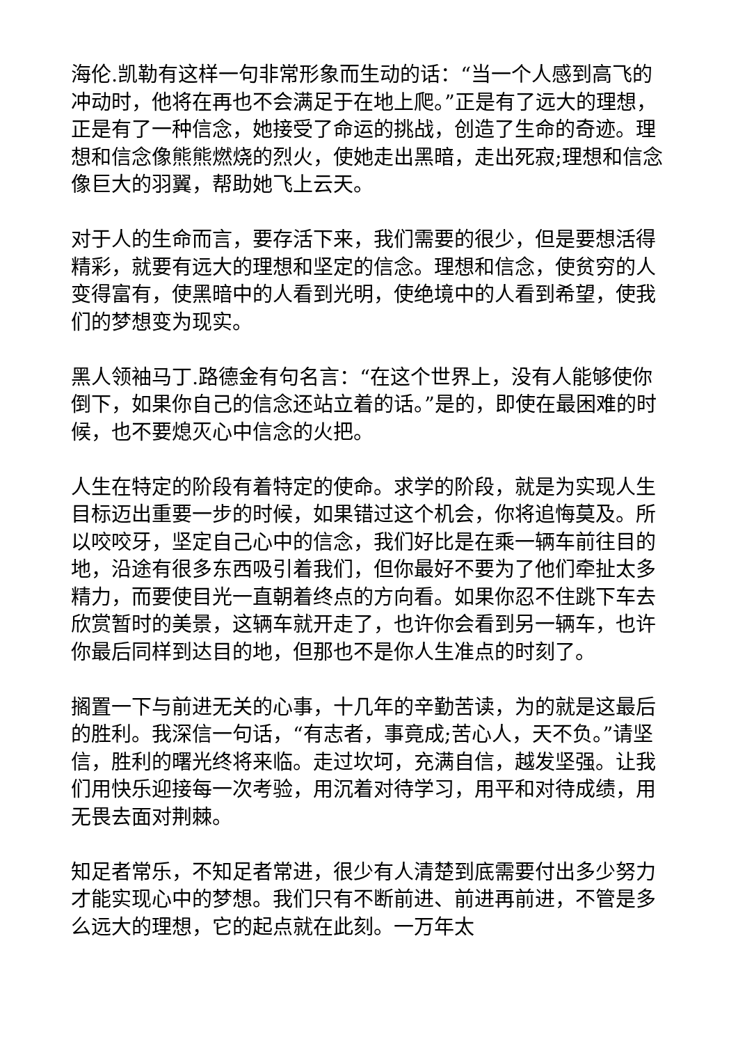海伦.凯勒有这样一句非常形象而生动的话：“当一个人感到高飞的冲动时，他将在再也不会满足于在地上爬。”正是有了远大的理想，正是有了一种信念，她接受了命运的挑战，创造了生命的奇迹。理想和信念像熊熊燃烧的烈火，使她走出黑暗，走出死寂;理想和信念像巨大的羽翼，帮助她飞上云天。
对于人的生命而言，要存活下来，我们需要的很少，但是要想活得精彩，就要有远大的理想和坚定的信念。理想和信念，使贫穷的人变得富有，使黑暗中的人看到光明，使绝境中的人看到希望，使我们的梦想变为现实。
黑人领袖马丁.路德金有句名言：“在这个世界上，没有人能够使你倒下，如果你自己的信念还站立着的话。”是的，即使在最困难的时候，也不要熄灭心中信念的火把。
人生在特定的阶段有着特定的使命。求学的阶段，就是为实现人生目标迈出重要一步的时候，如果错过这个机会，你将追悔莫及。所以咬咬牙，坚定自己心中的信念，我们好比是在乘一辆车前往目的地，沿途有很多东西吸引着我们，但你最好不要为了他们牵扯太多精力，而要使目光一直朝着终点的方向看。如果你忍不住跳下车去欣赏暂时的美景，这辆车就开走了，也许你会看到另一辆车，也许你最后同样到达目的地，但那也不是你人生准点的时刻了。
搁置一下与前进无关的心事，十几年的辛勤苦读，为的就是这最后的胜利。我深信一句话，“有志者，事竟成;苦心人，天不负。”请坚信，胜利的曙光终将来临。走过坎坷，充满自信，越发坚强。让我们用快乐迎接每一次考验，用沉着对待学习，用平和对待成绩，用无畏去面对荆棘。
知足者常乐，不知足者常进，很少有人清楚到底需要付出多少努力才能实现心中的梦想。我们只有不断前进、前进再前进，不管是多么远大的理想，它的起点就在此刻。一万年太